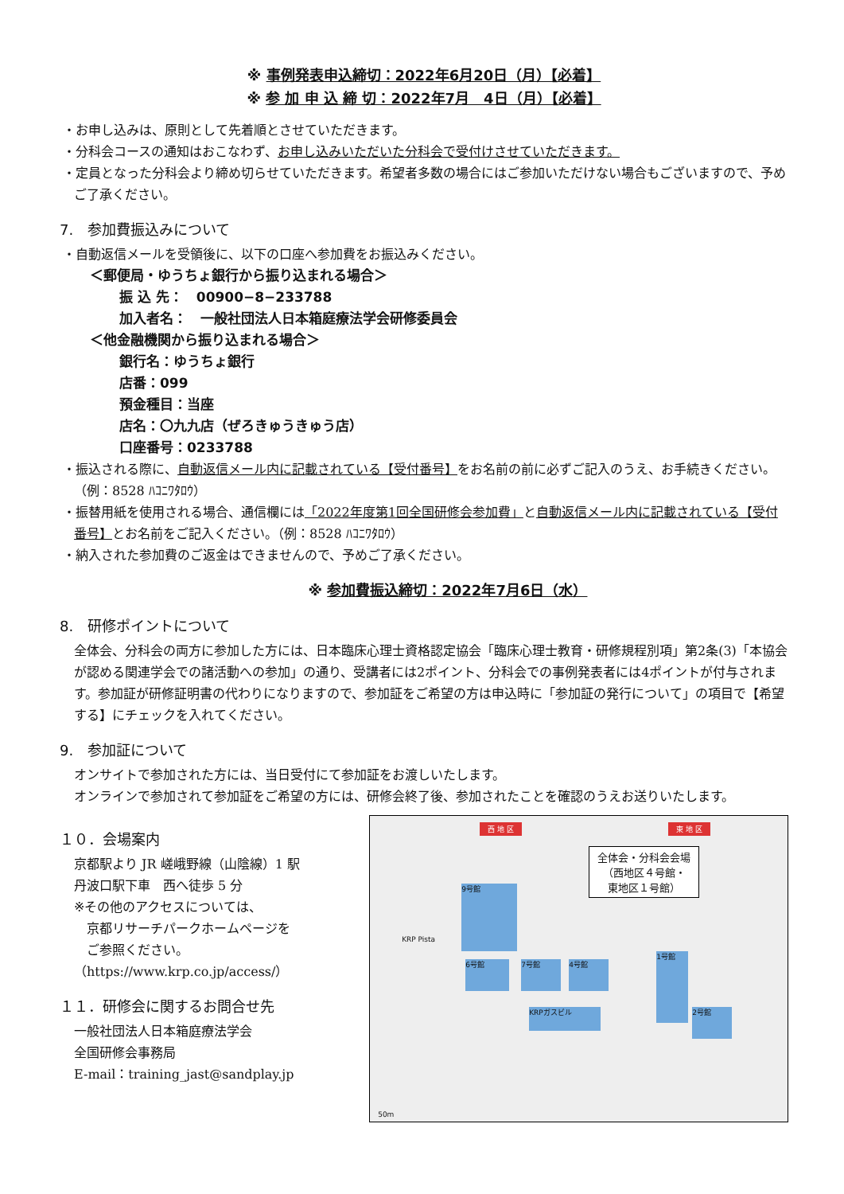※ 事例発表申込締切：2022年6月20日（月）【必着】
※ 参 加 申 込 締 切：2022年7月　4日（月）【必着】
・お申し込みは、原則として先着順とさせていただきます。
・分科会コースの通知はおこなわず、お申し込みいただいた分科会で受付けさせていただきます。
・定員となった分科会より締め切らせていただきます。希望者多数の場合にはご参加いただけない場合もございますので、予めご了承ください。
7.　参加費振込みについて
・自動返信メールを受領後に、以下の口座へ参加費をお振込みください。
＜郵便局・ゆうちょ銀行から振り込まれる場合＞
振 込 先：　00900−8−233788
加入者名：　一般社団法人日本箱庭療法学会研修委員会
＜他金融機関から振り込まれる場合＞
銀行名：ゆうちょ銀行
店番：099
預金種目：当座
店名：〇九九店（ぜろきゅうきゅう店）
口座番号：0233788
・振込される際に、自動返信メール内に記載されている【受付番号】をお名前の前に必ずご記入のうえ、お手続きください。（例：8528 ﾊｺﾆﾜﾀﾛｳ）
・振替用紙を使用される場合、通信欄には「2022年度第1回全国研修会参加費」と自動返信メール内に記載されている【受付番号】とお名前をご記入ください。（例：8528 ﾊｺﾆﾜﾀﾛｳ）
・納入された参加費のご返金はできませんので、予めご了承ください。
※ 参加費振込締切：2022年7月6日（水）
8.　研修ポイントについて
全体会、分科会の両方に参加した方には、日本臨床心理士資格認定協会「臨床心理士教育・研修規程別項」第2条(3)「本協会が認める関連学会での諸活動への参加」の通り、受講者には2ポイント、分科会での事例発表者には4ポイントが付与されます。参加証が研修証明書の代わりになりますので、参加証をご希望の方は申込時に「参加証の発行について」の項目で【希望する】にチェックを入れてください。
9.　参加証について
オンサイトで参加された方には、当日受付にて参加証をお渡しいたします。
オンラインで参加されて参加証をご希望の方には、研修会終了後、参加されたことを確認のうえお送りいたします。
１０．会場案内
京都駅より JR 嵯峨野線（山陰線）1 駅
丹波口駅下車　西へ徒歩 5 分
※その他のアクセスについては、
　京都リサーチパークホームページを
　ご参照ください。
（https://www.krp.co.jp/access/）
１１．研修会に関するお問合せ先
一般社団法人日本箱庭療法学会
全国研修会事務局
E-mail：training_jast@sandplay.jp
西 地 区 東 地 区
全体会・分科会会場
（西地区４号館・
東地区１号館）
9号館
7号館 4号館
6号館
1号館
2号館
KRPガスビル
KRP Pista
50m